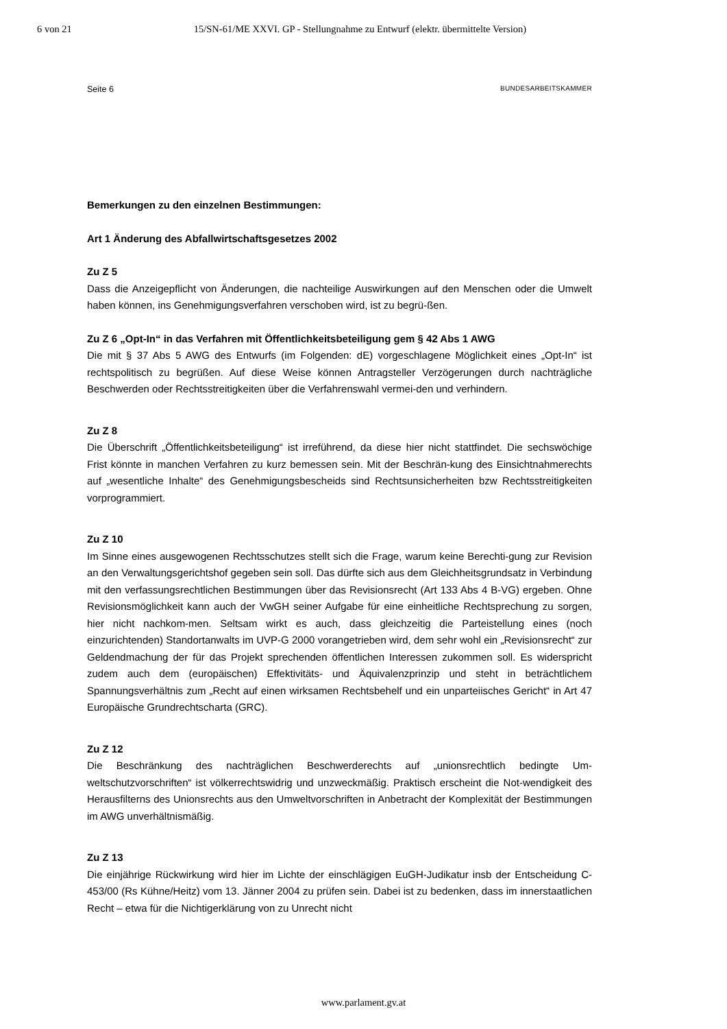6 von 21 15/SN-61/ME XXVI. GP - Stellungnahme zu Entwurf (elektr. übermittelte Version)
Seite 6 BUNDESARBEITSKAMMER
Bemerkungen zu den einzelnen Bestimmungen:
Art 1 Änderung des Abfallwirtschaftsgesetzes 2002
Zu Z 5
Dass die Anzeigepflicht von Änderungen, die nachteilige Auswirkungen auf den Menschen oder die Umwelt haben können, ins Genehmigungsverfahren verschoben wird, ist zu begrü-ßen.
Zu Z 6 „Opt-In“ in das Verfahren mit Öffentlichkeitsbeteiligung gem § 42 Abs 1 AWG
Die mit § 37 Abs 5 AWG des Entwurfs (im Folgenden: dE) vorgeschlagene Möglichkeit eines „Opt-In“ ist rechtspolitisch zu begrüßen. Auf diese Weise können Antragsteller Verzögerungen durch nachträgliche Beschwerden oder Rechtsstreitigkeiten über die Verfahrenswahl vermei-den und verhindern.
Zu Z 8
Die Überschrift „Öffentlichkeitsbeteiligung“ ist irreführend, da diese hier nicht stattfindet. Die sechswöchige Frist könnte in manchen Verfahren zu kurz bemessen sein. Mit der Beschrän-kung des Einsichtnahmerechts auf „wesentliche Inhalte“ des Genehmigungsbescheids sind Rechtsunsicherheiten bzw Rechtsstreitigkeiten vorprogrammiert.
Zu Z 10
Im Sinne eines ausgewogenen Rechtsschutzes stellt sich die Frage, warum keine Berechti-gung zur Revision an den Verwaltungsgerichtshof gegeben sein soll. Das dürfte sich aus dem Gleichheitsgrundsatz in Verbindung mit den verfassungsrechtlichen Bestimmungen über das Revisionsrecht (Art 133 Abs 4 B-VG) ergeben. Ohne Revisionsmöglichkeit kann auch der VwGH seiner Aufgabe für eine einheitliche Rechtsprechung zu sorgen, hier nicht nachkom-men. Seltsam wirkt es auch, dass gleichzeitig die Parteistellung eines (noch einzurichtenden) Standortanwalts im UVP-G 2000 vorangetrieben wird, dem sehr wohl ein „Revisionsrecht“ zur Geldendmachung der für das Projekt sprechenden öffentlichen Interessen zukommen soll. Es widerspricht zudem auch dem (europäischen) Effektivitäts- und Äquivalenzprinzip und steht in beträchtlichem Spannungsverhältnis zum „Recht auf einen wirksamen Rechtsbehelf und ein unparteiisches Gericht“ in Art 47 Europäische Grundrechtscharta (GRC).
Zu Z 12
Die Beschränkung des nachträglichen Beschwerderechts auf „unionsrechtlich bedingte Um-weltschutzvorschriften“ ist völkerrechtswidrig und unzweckmäßig. Praktisch erscheint die Not-wendigkeit des Herausfilterns des Unionsrechts aus den Umweltvorschriften in Anbetracht der Komplexität der Bestimmungen im AWG unverhältnismäßig.
Zu Z 13
Die einjährige Rückwirkung wird hier im Lichte der einschlägigen EuGH-Judikatur insb der Entscheidung C-453/00 (Rs Kühne/Heitz) vom 13. Jänner 2004 zu prüfen sein. Dabei ist zu bedenken, dass im innerstaatlichen Recht – etwa für die Nichtigerklärung von zu Unrecht nicht
www.parlament.gv.at